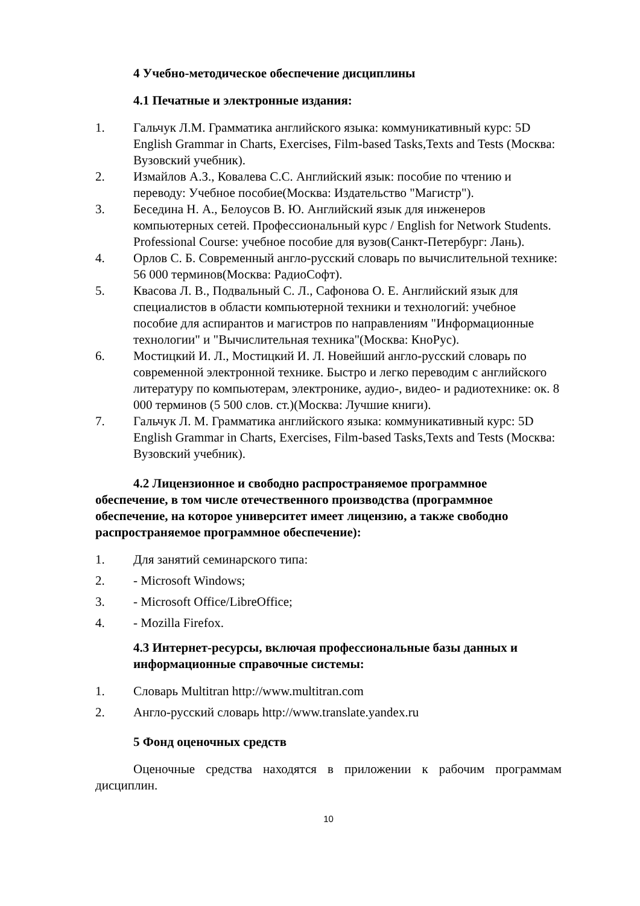4 Учебно-методическое обеспечение дисциплины
4.1 Печатные и электронные издания:
1. Гальчук Л.М. Грамматика английского языка: коммуникативный курс: 5D English Grammar in Charts, Exercises, Film-based Tasks,Texts and Tests (Москва: Вузовский учебник).
2. Измайлов А.З., Ковалева С.С. Английский язык: пособие по чтению и переводу: Учебное пособие(Москва: Издательство "Магистр").
3. Беседина Н. А., Белоусов В. Ю. Английский язык для инженеров компьютерных сетей. Профессиональный курс / English for Network Students. Professional Course: учебное пособие для вузов(Санкт-Петербург: Лань).
4. Орлов С. Б. Современный англо-русский словарь по вычислительной технике: 56 000 терминов(Москва: РадиоСофт).
5. Квасова Л. В., Подвальный С. Л., Сафонова О. Е. Английский язык для специалистов в области компьютерной техники и технологий: учебное пособие для аспирантов и магистров по направлениям "Информационные технологии" и "Вычислительная техника"(Москва: КноРус).
6. Мостицкий И. Л., Мостицкий И. Л. Новейший англо-русский словарь по современной электронной технике. Быстро и легко переводим с английского литературу по компьютерам, электронике, аудио-, видео- и радиотехнике: ок. 8 000 терминов (5 500 слов. ст.)(Москва: Лучшие книги).
7. Гальчук Л. М. Грамматика английского языка: коммуникативный курс: 5D English Grammar in Charts, Exercises, Film-based Tasks,Texts and Tests (Москва: Вузовский учебник).
4.2 Лицензионное и свободно распространяемое программное обеспечение, в том числе отечественного производства (программное обеспечение, на которое университет имеет лицензию, а также свободно распространяемое программное обеспечение):
1. Для занятий семинарского типа:
2. - Microsoft Windows;
3. - Microsoft Office/LibreOffice;
4. - Mozilla Firefox.
4.3 Интернет-ресурсы, включая профессиональные базы данных и информационные справочные системы:
1. Словарь Multitran http://www.multitran.com
2. Англо-русский словарь http://www.translate.yandex.ru
5 Фонд оценочных средств
Оценочные средства находятся в приложении к рабочим программам дисциплин.
10